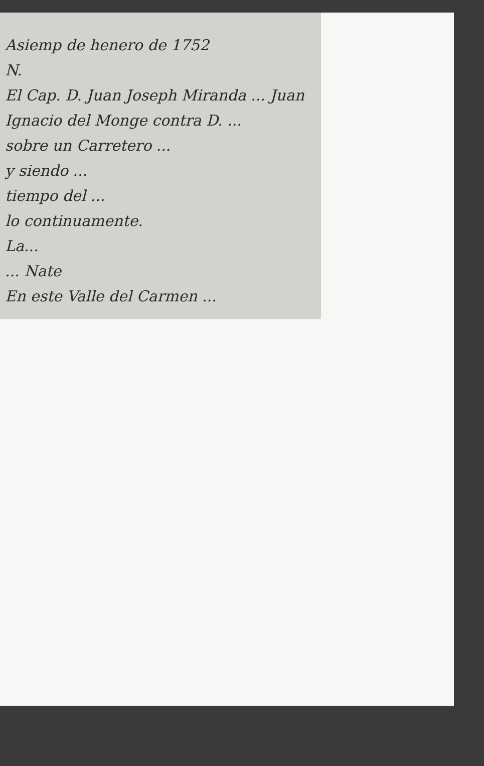Asiemp de henero de 1752
N.
El Cap. D. Juan Joseph Miranda ... Juan
Ignacio del Monge contra D. ...
sobre un Carretero ...
y siendo ...
tiempo del ...
lo continuamente.
La...
... Nate
En este Valle del Carmen ...